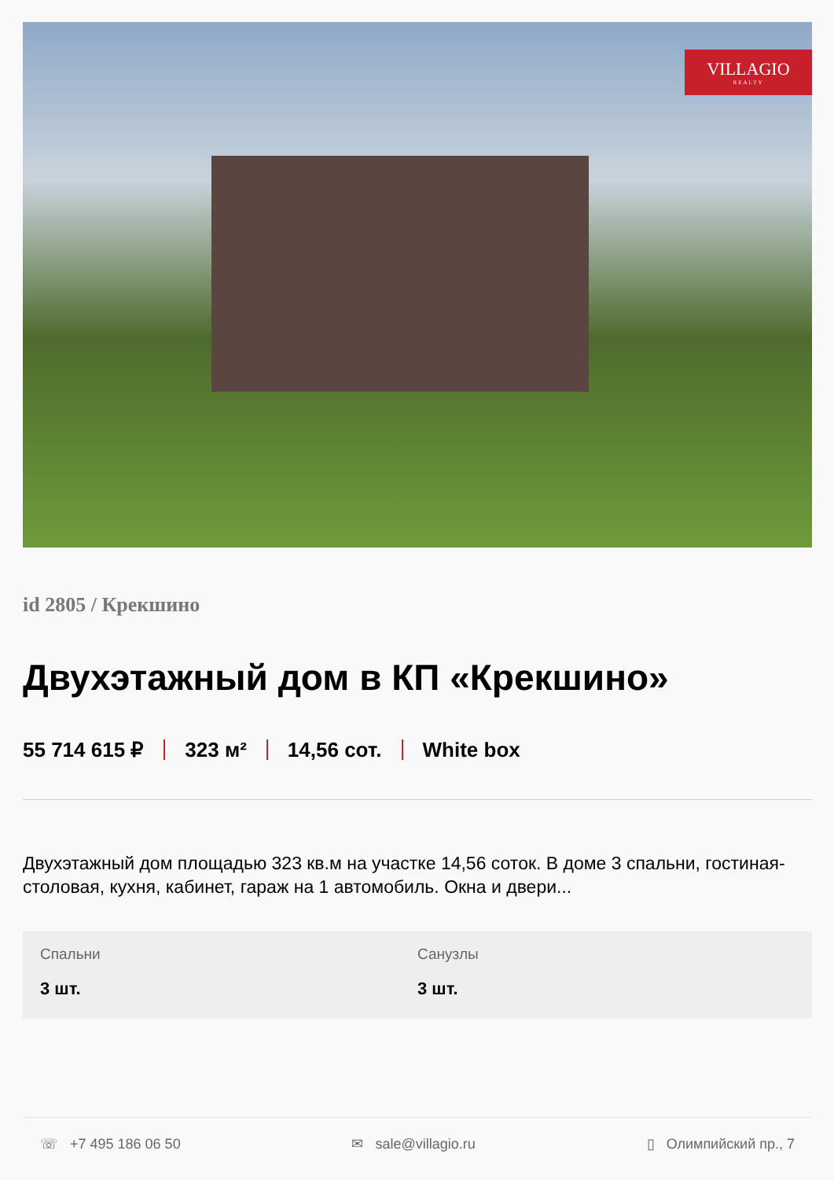VILLAGIO
REALTY
id 2805 / Крекшино
Двухэтажный дом в КП «Крекшино»
55 714 615 ₽ 323 м² 14,56 сот. White box
Двухэтажный дом площадью 323 кв.м на участке 14,56 соток. В доме 3 спальни, гостиная-столовая, кухня, кабинет, гараж на 1 автомобиль. Окна и двери...
Спальни
3 шт.
Санузлы
3 шт.
☏ +7 495 186 06 50 ✉ sale@villagio.ru ▯ Олимпийский пр., 7